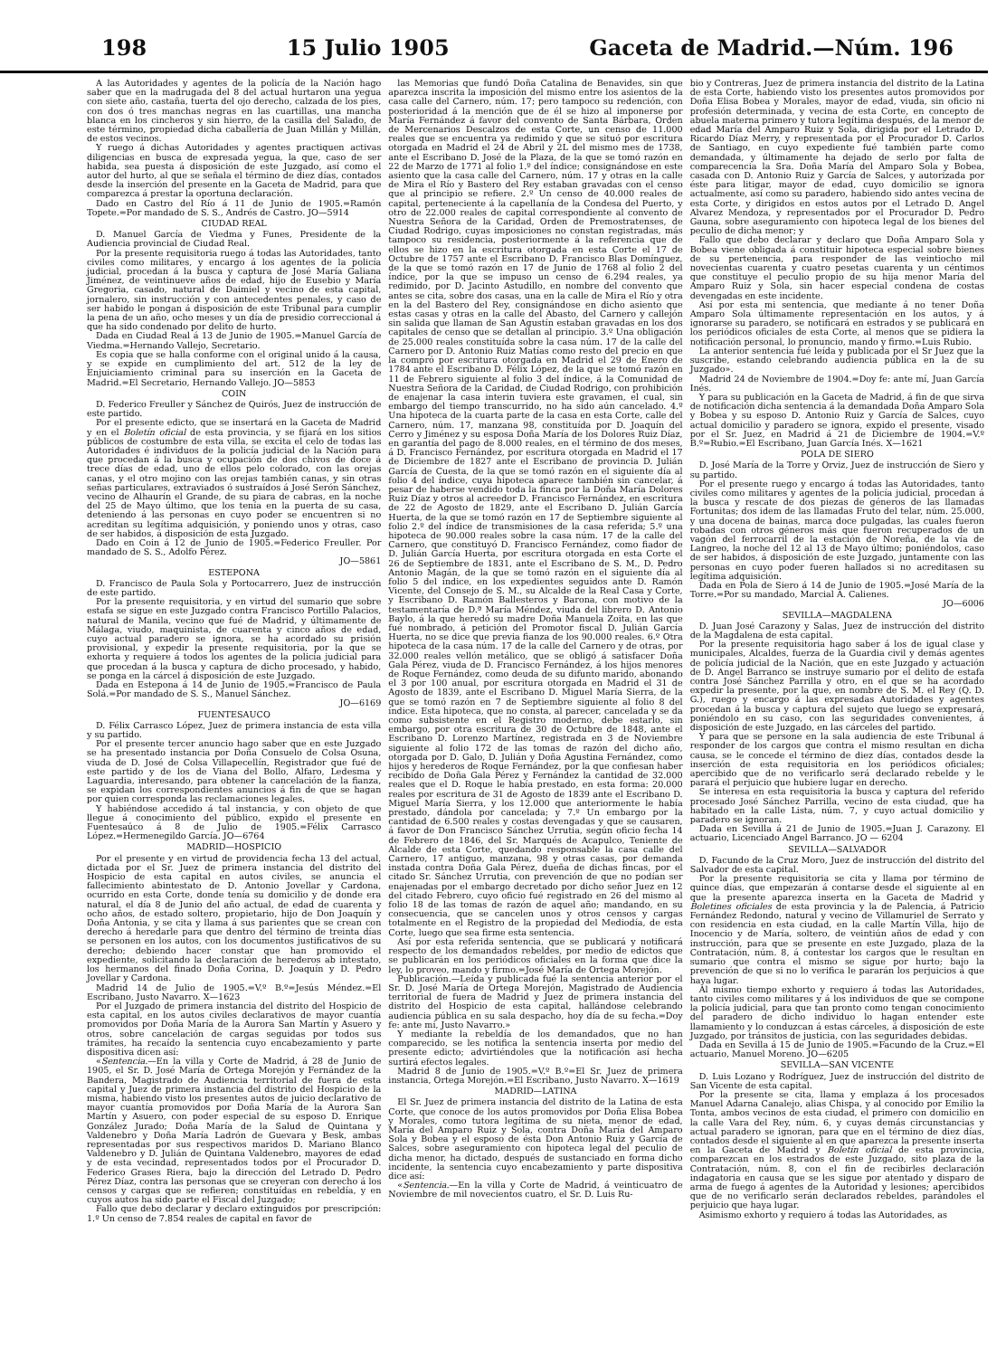198 15 Julio 1905 Gaceta de Madrid.—Núm. 196
A las Autoridades y agentes de la policía de la Nación hago saber que en la madrugada del 8 del actual hurtaron una yegua con siete año, castaña, tuerta del ojo derecho, calzada de los pies, con dos ó tres manchas negras en las cuartillas, una mancha blanca en los cincheros y sin hierro, de la casilla del Salado, de este término, propiedad dicha caballería de Juan Millán y Millán, de estos vecinos.
Y ruego á dichas Autoridades y agentes practiquen activas diligencias en busca de expresada yegua, la que, caso de ser habida, sea puesta á disposición de este Juzgado, así como el autor del hurto, al que se señala el término de diez días, contados desde la inserción del presente en la Gaceta de Madrid, para que comparezca á prestar la oportuna declaración.
Dado en Castro del Río á 11 de Junio de 1905.=Ramón Topete.=Por mandado de S. S., Andrés de Castro. JO—5914
CIUDAD REAL
D. Manuel García de Viedma y Funes, Presidente de la Audiencia provincial de Ciudad Real.
Por la presente requisitoria ruego á todas las Autoridades, tanto civiles como militares, y encargo á los agentes de la policía judicial, procedan á la busca y captura de José María Galiana Jiménez, de veintinueve años de edad, hijo de Eusebio y María Gregoria, casado, natural de Daimiel y vecino de esta capital, jornalero, sin instrucción y con antecedentes penales, y caso de ser habido le pongan á disposición de este Tribunal para cumplir la pena de un año, ocho meses y un día de presidio correccional á que ha sido condenado por delito de hurto.
Dada en Ciudad Real á 13 de Junio de 1905.=Manuel García de Viedma.=Hernando Vallejo, Secretario.
Es copia que se halla conforme con el original unido á la causa, y se expide en cumplimiento del art. 512 de la ley de Enjuiciamiento criminal para su inserción en la Gaceta de Madrid.=El Secretario, Hernando Vallejo. JO—5853
COIN
D. Federico Freuller y Sánchez de Quirós, Juez de instrucción de este partido.
Por el presente edicto, que se insertará en la Gaceta de Madrid y en el Boletín oficial de esta provincia, y se fijará en los sitios públicos de costumbre de esta villa, se excita el celo de todas las Autoridades é individuos de la policía judicial de la Nación para que procedan á la busca y ocupación de dos chivos de doce á trece días de edad, uno de ellos pelo colorado, con las orejas canas, y el otro mojino con las orejas también canas, y sin otras señas particulares, extraviados ó sustraídos á José Serón Sánchez, vecino de Alhaurín el Grande, de su piara de cabras, en la noche del 25 de Mayo último, que los tenía en la puerta de su casa, deteniendo á las personas en cuyo poder se encuentren si no acreditan su legítima adquisición, y poniendo unos y otras, caso de ser habidos, á disposición de esta Juzgado.
Dado en Coin á 12 de Junio de 1905.=Federico Freuller. Por mandado de S. S., Adolfo Pérez.
JO—5861
ESTEPONA
D. Francisco de Paula Sola y Portocarrero, Juez de instrucción de este partido.
Por la presente requisitoria, y en virtud del sumario que sobre estafa se sigue en este Juzgado contra Francisco Portillo Palacios, natural de Manila, vecino que fué de Madrid, y últimamente de Málaga, viudo, maquinista, de cuarenta y cinco años de edad, cuyo actual paradero se ignora, se ha acordado su prisión provisional, y expedir la presente requisitoria, por la que se exhorta y requiere á todos los agentes de la policía judicial para que procedan á la busca y captura de dicho procesado, y habido, se ponga en la cárcel á disposición de este Juzgado.
Dada en Estepona á 14 de Junio de 1905.=Francisco de Paula Solá.=Por mandado de S. S., Manuel Sánchez.
JO—6169
FUENTESAUCO
D. Félix Carrasco López, Juez de primera instancia de esta villa y su partido.
Por el presente tercer anuncio hago saber que en este Juzgado se ha presentado instancia por Doña Consuelo de Colsa Osuna, viuda de D. José de Colsa Villapecellín, Registrador que fué de este partido y de los de Viana del Bollo, Alfaro, Ledesma y Laguardia, interesando, para obtener la cancelación de la fianza, se expidan los correspondientes anuncios á fin de que se hagan por quien corresponda las reclamaciones legales.
Y habiéndose accedido á tal instancia, y con objeto de que llegue á conocimiento del público, expido el presente en Fuentesaúco á 8 de Julio de 1905.=Félix Carrasco López.=Hermenegildo García. JO—6764
MADRID—HOSPICIO
Por el presente y en virtud de providencia fecha 13 del actual, dictada por el Sr. Juez de primera instancia del distrito del Hospicio de esta capital en autos civiles, se anuncia el fallecimiento abintestato de D. Antonio Jovellar y Cardona, ocurrido en esta Corte, donde tenía su domicilio y de donde era natural, el día 8 de Junio del año actual, de edad de cuarenta y ocho años, de estado soltero, propietario, hijo de Don Joaquín y Doña Antonia, y se cita y llama á sus parientes que se crean con derecho á heredarle para que dentro del término de treinta días se personen en los autos, con los documentos justificativos de su derecho; debiendo hacer constar que han promovido el expediente, solicitando la declaración de herederos ab intestato, los hermanos del finado Doña Corina, D. Joaquín y D. Pedro Jovellar y Cardona.
Madrid 14 de Julio de 1905.=V.º B.º=Jesús Méndez.=El Escribano, Justo Navarro. X—1623
Por el Juzgado de primera instancia del distrito del Hospicio de esta capital, en los autos civiles declarativos de mayor cuantía promovidos por Doña María de la Aurora San Martín y Asuero y otros, sobre cancelación de cargas seguidas por todos sus trámites, ha recaído la sentencia cuyo encabezamiento y parte dispositiva dicen así:
«Sentencia.—En la villa y Corte de Madrid, á 28 de Junio de 1905, el Sr. D. José María de Ortega Morejón y Fernández de la Bandera, Magistrado de Audiencia territorial de fuera de esta capital y Juez de primera instancia del distrito del Hospicio de la misma, habiendo visto los presentes autos de juicio declarativo de mayor cuantía promovidos por Doña María de la Aurora San Martín y Asuero, con poder especial de su esposo D. Enrique González Jurado; Doña María de la Salud de Quintana y Valdenebro y Doña María Ladrón de Guevara y Besk, ambas representadas por sus respectivos maridos D. Mariano Blanco Valdenebro y D. Julián de Quintana Valdenebro, mayores de edad y de esta vecindad, representados todos por el Procurador D. Federico Grases Riera, bajo la dirección del Letrado D. Pedro Pérez Díaz, contra las personas que se creyeran con derecho á los censos y cargas que se refieren; constituídas en rebeldía, y en cuyos autos ha sido parte el Fiscal del Juzgado;
Fallo que debo declarar y declaro extinguidos por prescripción: 1.º Un censo de 7.854 reales de capital en favor de
las Memorias que fundó Doña Catalina de Benavides, sin que aparezca inscrita la imposición del mismo entre los asientos de la casa calle del Carnero, núm. 17; pero tampoco su redención, con posterioridad á la mención que de él se hizo al imponerse por María Fernández á favor del convento de Santa Bárbara, Orden de Mercenarios Descalzos de esta Corte, un censo de 11.000 reales que se encuentra ya redimido y que se situó por escritura otorgada en Madrid el 24 de Abril y 2L del mismo mes de 1738, ante el Escribano D. José de la Plaza, de la que se tomó razón en 22 de Marzo de 1771 al folio 1.º del índice; consignándose en este asiento que la casa calle del Carnero, núm. 17 y otras en la calle de Mira el Río y Bastero del Rey estaban gravadas con el censo que al principio se refiere. 2.º Un censo de 40.000 reales de capital, perteneciente á la capellanía de la Condesa del Puerto, y otro de 22.000 reales de capital correspondiente al convento de Nuestra Señora de la Caridad, Orden de Premostratenses, de Ciudad Rodrigo, cuyas imposiciones no constan registradas, más tampoco su residencia, posteriormente á la referencia que de ellos se hizo en la escritura otorgada en esta Corte el 17 de Octubre de 1757 ante el Escribano D. Francisco Blas Domínguez, de la que se tomó razón en 17 de Junio de 1768 al folio 2 del índice, por la que se impuso un censo de 6.294 reales, ya redimido, por D. Jacinto Astudillo, en nombre del convento que antes se cita, sobre dos casas, una en la calle de Mira el Río y otra en la del Bastero del Rey, consignándose en dicho asiento que estas casas y otras en la calle del Abasto, del Carnero y callejón sin salida que llaman de San Agustín estaban gravadas en los dos capitales de censo que se detallan al principio. 3.º Una obligación de 25.000 reales constituída sobre la casa núm. 17 de la calle del Carnero por D. Antonio Ruiz Matías como resto del precio en que la compró por escritura otorgada en Madrid el 29 de Enero de 1784 ante el Escribano D. Félix López, de la que se tomó razón en 11 de Febrero siguiente al folio 3 del índice, á la Comunidad de Nuestra Señora de la Caridad, de Ciudad Rodrigo, con prohibición de enajenar la casa interin tuviera este gravamen, el cual, sin embargo del tiempo transcurrido, no ha sido aún cancelado. 4.º Una hipoteca de la cuarta parte de la casa en esta Corte, calle del Carnero, núm. 17, manzana 98, constituída por D. Joaquín del Cerro y Jiménez y su esposa Doña María de los Dolores Ruiz Díaz, en garantía del pago de 8.000 reales, en el término de dos meses, á D. Francisco Fernández, por escritura otorgada en Madrid el 17 de Diciembre de 1827 ante el Escribano de provincia D. Julián García de Cuesta, de la que se tomó razón en el siguiente día al folio 4 del índice, cuya hipoteca aparece también sin cancelar, á pesar de haberse vendido toda la finca por la Doña María Dolores Ruiz Díaz y otros al acreedor D. Francisco Fernández, en escritura de 22 de Agosto de 1829, ante el Escribano D. Julián García Huerta, de la que se tomó razón en 17 de Septiembre siguiente al folio 2.º del índice de transmisiones de la casa referida; 5.º una hipoteca de 90.000 reales sobre la casa núm. 17 de la calle del Carnero, que constituyó D. Francisco Fernández, como fiador de D. Julián García Huerta, por escritura otorgada en esta Corte el 26 de Septiembre de 1831, ante el Escribano de S. M., D. Pedro Antonio Magán, de la que se tomó razón en el siguiente día al folio 5 del índice, en los expedientes seguidos ante D. Ramón Vicente, del Consejo de S. M., su Alcalde de la Real Casa y Corte, y Escribano D. Ramón Ballesteros y Barona, con motivo de la testamentaría de D.ª María Méndez, viuda del librero D. Antonio Baylo, á la que heredó su madre Doña Manuela Zoita, en las que fué nombrado, á petición del Promotor fiscal D. Julián García Huerta, no se dice que previa fianza de los 90.000 reales. 6.º Otra hipoteca de la casa núm. 17 de la calle del Carnero y de otras, por 32.000 reales vellón metálico, que se obligó á satisfacer Doña Gala Pérez, viuda de D. Francisco Fernández, á los hijos menores de Roque Fernández, como deuda de su difunto marido, abonando el 3 por 100 anual, por escritura otorgada en Madrid el 31 de Agosto de 1839, ante el Escribano D. Miguel María Sierra, de la que se tomó razón en 7 de Septiembre siguiente al folio 8 del índice. Esta hipoteca, que no consta, al parecer, cancelada y se da como subsistente en el Registro moderno, debe estarlo, sin embargo, por otra escritura de 30 de Octubre de 1848, ante el Escribano D. Lorenzo Martínez, registrada en 3 de Noviembre siguiente al folio 172 de las tomas de razón del dicho año, otorgada por D. Galo, D. Julián y Doña Agustina Fernández, como hijos y herederos de Roque Fernández, por la que confiesan haber recibido de Doña Gala Pérez y Fernández la cantidad de 32.000 reales que el D. Roque le había prestado, en esta forma: 20.000 reales por escritura de 31 de Agosto de 1839 ante el Escribano D. Miguel María Sierra, y los 12.000 que anteriormente le había prestado, dándola por cancelada; y 7.º Un embargo por la cantidad de 6.500 reales y costas devengadas y que se causaren, á favor de Don Francisco Sánchez Urrutia, según oficio fecha 14 de Febrero de 1846, del Sr. Marqués de Acapulco, Teniente de Alcalde de esta Corte, quedando responsable la casa calle del Carnero, 17 antiguo, manzana, 98 y otras casas, por demanda instada contra Doña Gala Pérez, dueña de dichas fincas, por el citado Sr. Sánchez Urrutia, con prevención de que no podían ser enajenadas por el embargo decretado por dicho señor Juez en 12 del citado Febrero, cuyo oficio fué registrado en 26 del mismo al folio 18 de las tomas de razón de aquel año; mandando, en su consecuencia, que se cancelen unos y otros censos y cargas totalmente en el Registro de la propiedad del Mediodía, de esta Corte, luego que sea firme esta sentencia.
Así por esta referida sentencia, que se publicará y notificará respecto de los demandados rebeldes, por medio de edictos que se publicarán en los periódicos oficiales en la forma que dice la ley, lo proveo, mando y firmo.=José María de Ortega Morejón.
Publicación.—Leída y publicada fué la sentencia anterior por el Sr. D. José María de Ortega Morejón, Magistrado de Audiencia territorial de fuera de Madrid y Juez de primera instancia del distrito del Hospicio de esta capital, hallándose celebrando audiencia pública en su sala despacho, hoy día de su fecha.=Doy fe: ante mí, Justo Navarro.»
Y mediante la rebeldía de los demandados, que no han comparecido, se les notifica la sentencia inserta por medio del presente edicto; advirtiéndoles que la notificación así hecha surtirá efectos legales.
Madrid 8 de Junio de 1905.=V.º B.º=El Sr. Juez de primera instancia, Ortega Morejón.=El Escribano, Justo Navarro. X—1619
MADRID—LATINA
El Sr. Juez de primera instancia del distrito de la Latina de esta Corte, que conoce de los autos promovidos por Doña Elisa Bobea y Morales, como tutora legítima de su nieta, menor de edad, María del Amparo Ruiz y Sola, contra Doña María del Amparo Sola y Bobea y el esposo de ésta Don Antonio Ruiz y García de Salces, sobre aseguramiento con hipoteca legal del peculio de dicha menor, ha dictado, después de sustanciado en forma dicho incidente, la sentencia cuyo encabezamiento y parte dispositiva dice así:
«Sentencia.—En la villa y Corte de Madrid, á veinticuatro de Noviembre de mil novecientos cuatro, el Sr. D. Luis Ru-
bio y Contreras, Juez de primera instancia del distrito de la Latina de esta Corte, habiendo visto los presentes autos promovidos por Doña Elisa Bobea y Morales, mayor de edad, viuda, sin oficio ni profesión determinada, y vecina de esta Corte, en concepto de abuela materna primero y tutora legítima después, de la menor de edad María del Amparo Ruiz y Sola, dirigida por el Letrado D. Ricardo Díaz Merry, y representada por el Procurador D. Carlos de Santiago, en cuyo expediente fué también parte como demandada, y últimamente ha dejado de serlo por falta de comparecencia la Sra. Doña María del Amparo Sola y Bobea, casada con D. Antonio Ruiz y García de Salces, y autorizada por éste para litigar, mayor de edad, cuyo domicilio se ignora actualmente, así como su paradero, habiendo sido antes vecina de esta Corte, y dirigidos en estos autos por el Letrado D. Angel Alvarez Mendoza, y representados por el Procurador D. Pedro Gauna, sobre aseguramiento con hipoteca legal de los bienes del peculio de dicha menor; y
Fallo que debo declarar y declaro que Doña Amparo Sola y Bobea viene obligada á constituir hipoteca especial sobre bienes de su pertenencia, para responder de las veintiocho mil novecientas cuarenta y cuatro pesetas cuarenta y un céntimos que constituye el peculio propio de su hija menor María del Amparo Ruiz y Sola, sin hacer especial condena de costas devengadas en este incidente.
Así por esta mi sentencia, que mediante á no tener Doña Amparo Sola últimamente representación en los autos, y á ignorarse su paradero, se notificará en estrados y se publicará en los periódicos oficiales de esta Corte, al menos que se pidiera la notificación personal, lo pronuncio, mando y firmo.=Luis Rubio.
La anterior sentencia fué leída y publicada por el Sr Juez que la suscribe, estando celebrando audiencia pública en la de su Juzgado».
Madrid 24 de Noviembre de 1904.=Doy fe: ante mí, Juan García Inés.
Y para su publicación en la Gaceta de Madrid, á fin de que sirva de notificación dicha sentencia á la demandada Doña Amparo Sola y Bobea y su esposo D. Antonio Ruiz y García de Salces, cuyo actual domicilio y paradero se ignora, expido el presente, visado por el Sr. Juez, en Madrid á 21 de Diciembre de 1904.=V.º B.º=Rubio.=El Escribano, Juan García Inés. X—1621
POLA DE SIERO
D. José María de la Torre y Orviz, Juez de instrucción de Siero y su partido.
Por el presente ruego y encargo á todas las Autoridades, tanto civiles como militares y agentes de la policía judicial, procedan á la busca y rescate de dos piezas de géneros de las llamadas Fortunitas; dos idem de las llamadas Fruto del telar, núm. 25.000, y una docena de bainas, marca doce pulgadas, las cuales fueron robadas con otros géneros más que fueron recuperados de un vagón del ferrocarril de la estación de Noreña, de la vía de Langreo, la noche del 12 al 13 de Mayo último; poniéndolos, caso de ser habidos, á disposición de este Juzgado, juntamente con las personas en cuyo poder fueren hallados si no acreditasen su legítima adquisición.
Dada en Pola de Siero á 14 de Junio de 1905.=José María de la Torre.=Por su mandado, Marcial A. Calienes.
JO—6006
SEVILLA—MAGDALENA
D. Juan José Carazony y Salas, Juez de instrucción del distrito de la Magdalena de esta capital.
Por la presente requisitoria hago saber á los de igual clase y municipales, Alcaldes, fuerza de la Guardia civil y demás agentes de policía judicial de la Nación, que en este Juzgado y actuación de D. Angel Barranco se instruye sumario por el delito de estafa contra José Sánchez Parrilla y otro, en el que se ha acordado expedir la presente, por la que, en nombre de S. M. el Rey (Q. D. G.), ruego y encargo á las expresadas Autoridades y agentes procedan á la busca y captura del sujeto que luego se expresará, poniéndolo en su caso, con las seguridades convenientes, á disposición de este Juzgado, en las cárceles del partido.
Y para que se persone en la sala audiencia de este Tribunal á responder de los cargos que contra el mismo resultan en dicha causa, se le concede el término de diez días, contados desde la inserción de esta requisitoria en los periódicos oficiales; apercibido que de no verificarlo será declarado rebelde y le parará el perjuicio que hubiere lugar en derecho.
Se interesa en esta requisitoria la busca y captura del referido procesado José Sánchez Parrilla, vecino de esta ciudad, que ha habitado en la calle Lista, núm. 7, y cuyo actual domicilio y paradero se ignoran.
Dada en Sevilla á 21 de Junio de 1905.=Juan J. Carazony. El actuario, Licenciado Angel Barranco. JO — 6204
SEVILLA—SALVADOR
D. Facundo de la Cruz Moro, Juez de instrucción del distrito del Salvador de esta capital.
Por la presente requisitoria se cita y llama por término de quince días, que empezarán á contarse desde el siguiente al en que la presente aparezca inserta en la Gaceta de Madrid y Boletines oficiales de esta provincia y la de Palencia, á Patricio Fernández Redondo, natural y vecino de Villamuriel de Serrato y con residencia en esta ciudad, en la calle Martín Villa, hijo de Inocencio y de María, soltero, de veintiún años de edad y con instrucción, para que se presente en este Juzgado, plaza de la Contratación, núm. 8, á contestar los cargos que le resultan en sumario que contra el mismo se sigue por hurto; bajo la prevención de que si no lo verifica le pararán los perjuicios á que haya lugar.
Al mismo tiempo exhorto y requiero á todas las Autoridades, tanto civiles como militares y á los individuos de que se compone la policía judicial, para que tan pronto como tengan conocimiento del paradero de dicho individuo lo hagan entender este llamamiento y lo conduzcan á estas cárceles, á disposición de este Juzgado, por tránsitos de justicia, con las seguridades debidas.
Dada en Sevilla á 15 de Junio de 1905.=Facundo de la Cruz.=El actuario, Manuel Moreno. JO—6205
SEVILLA—SAN VICENTE
D. Luis Lozano y Rodríguez, Juez de instrucción del distrito de San Vicente de esta capital.
Por la presente se cita, llama y emplaza á los procesados Manuel Adarna Canalejo, alias Chispa, y al conocido por Emilio la Tonta, ambos vecinos de esta ciudad, el primero con domicilio en la calle Vara del Rey, núm. 6, y cuyas demás circunstancias y actual paradero se ignoran, para que en el término de diez días, contados desde el siguiente al en que aparezca la presente inserta en la Gaceta de Madrid y Boletín oficial de esta provincia, comparezcan en los estrados de este Juzgado, sito plaza de la Contratación, núm. 8, con el fin de recibirles declaración indagatoria en causa que se les sigue por atentado y disparo de arma de fuego á agentes de la Autoridad y lesiones; apercibidos que de no verificarlo serán declarados rebeldes, parándoles el perjuicio que haya lugar.
Asimismo exhorto y requiero á todas las Autoridades, as